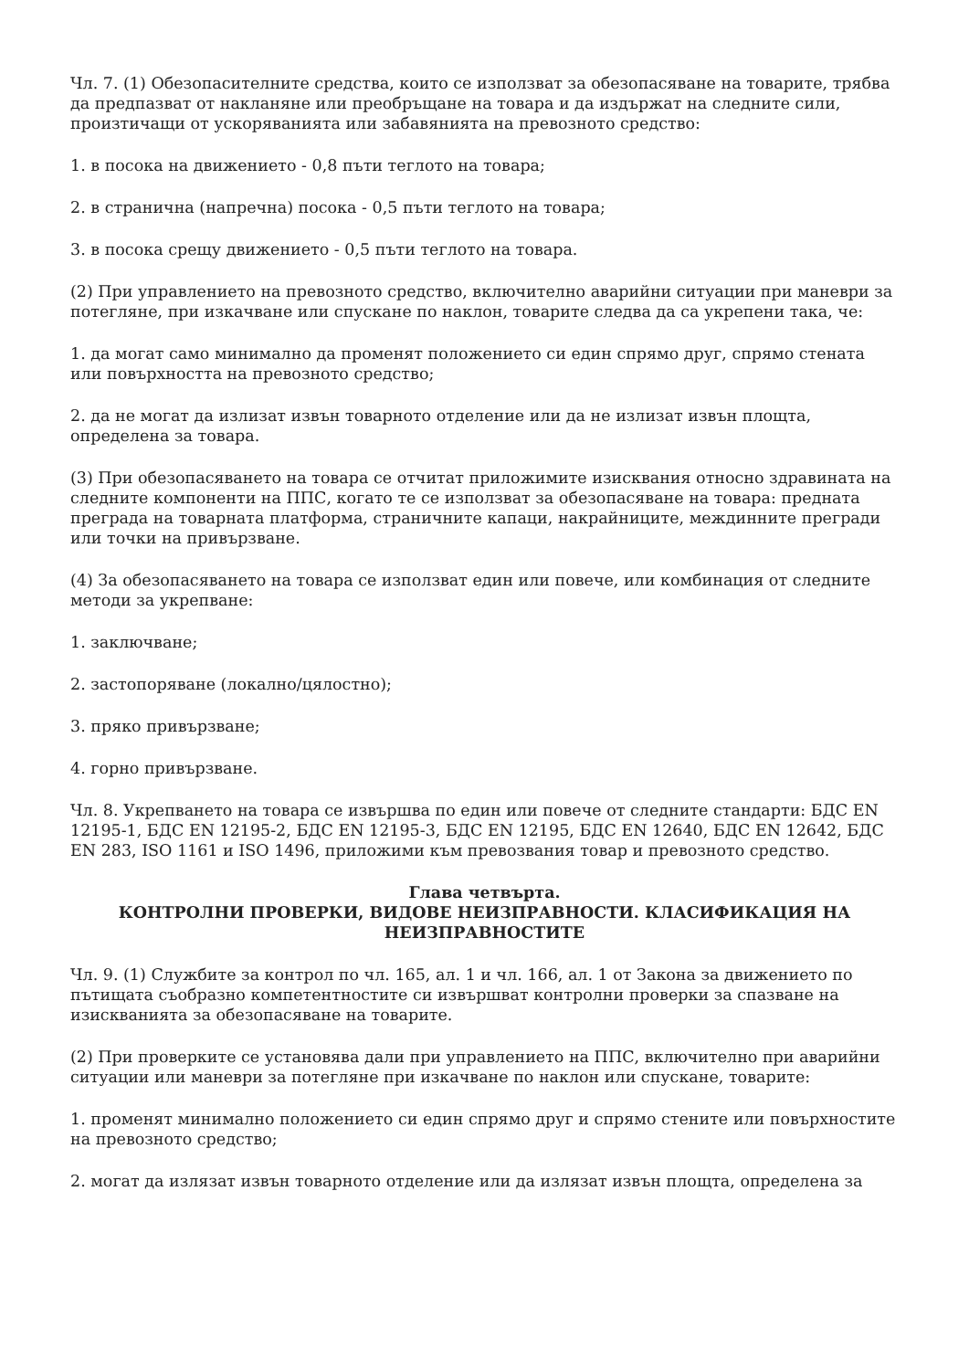Чл. 7. (1) Обезопасителните средства, които се използват за обезопасяване на товарите, трябва да предпазват от накланяне или преобръщане на товара и да издържат на следните сили, произтичащи от ускоряванията или забавянията на превозното средство:
1. в посока на движението - 0,8 пъти теглото на товара;
2. в странична (напречна) посока - 0,5 пъти теглото на товара;
3. в посока срещу движението - 0,5 пъти теглото на товара.
(2) При управлението на превозното средство, включително аварийни ситуации при маневри за потегляне, при изкачване или спускане по наклон, товарите следва да са укрепени така, че:
1. да могат само минимално да променят положението си един спрямо друг, спрямо стената или повърхността на превозното средство;
2. да не могат да излизат извън товарното отделение или да не излизат извън площта, определена за товара.
(3) При обезопасяването на товара се отчитат приложимите изисквания относно здравината на следните компоненти на ППС, когато те се използват за обезопасяване на товара: предната преграда на товарната платформа, страничните капаци, накрайниците, междинните прегради или точки на привързване.
(4) За обезопасяването на товара се използват един или повече, или комбинация от следните методи за укрепване:
1. заключване;
2. застопоряване (локално/цялостно);
3. пряко привързване;
4. горно привързване.
Чл. 8. Укрепването на товара се извършва по един или повече от следните стандарти: БДС EN 12195-1, БДС EN 12195-2, БДС EN 12195-3, БДС EN 12195, БДС EN 12640, БДС EN 12642, БДС EN 283, ISO 1161 и ISO 1496, приложими към превозвания товар и превозното средство.
Глава четвърта.
КОНТРОЛНИ ПРОВЕРКИ, ВИДОВЕ НЕИЗПРАВНОСТИ. КЛАСИФИКАЦИЯ НА НЕИЗПРАВНОСТИТЕ
Чл. 9. (1) Службите за контрол по чл. 165, ал. 1 и чл. 166, ал. 1 от Закона за движението по пътищата съобразно компетентностите си извършват контролни проверки за спазване на изискванията за обезопасяване на товарите.
(2) При проверките се установява дали при управлението на ППС, включително при аварийни ситуации или маневри за потегляне при изкачване по наклон или спускане, товарите:
1. променят минимално положението си един спрямо друг и спрямо стените или повърхностите на превозното средство;
2. могат да излязат извън товарното отделение или да излязат извън площта, определена за